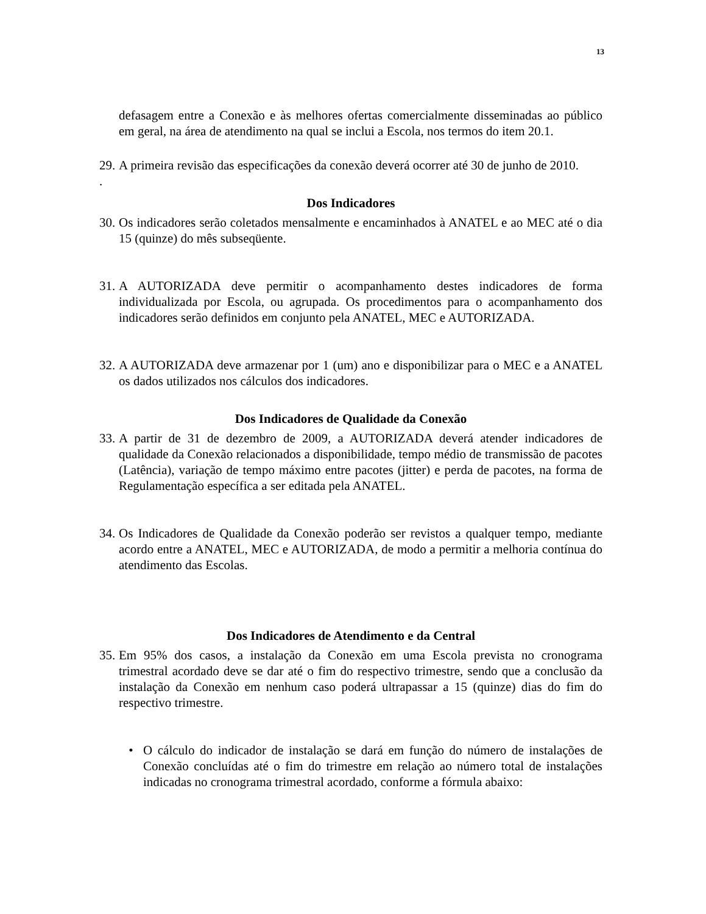13
defasagem entre a Conexão e às melhores ofertas comercialmente disseminadas ao público em geral, na área de atendimento na qual se inclui a Escola, nos termos do item 20.1.
29.
A primeira revisão das especificações da conexão deverá ocorrer até 30 de junho de 2010.
.
Dos Indicadores
30.
Os indicadores serão coletados mensalmente e encaminhados à ANATEL e ao MEC até o dia 15 (quinze) do mês subseqüente.
31.
A AUTORIZADA deve permitir o acompanhamento destes indicadores de forma individualizada por Escola, ou agrupada. Os procedimentos para o acompanhamento dos indicadores serão definidos em conjunto pela ANATEL, MEC e AUTORIZADA.
32.
A AUTORIZADA deve armazenar por 1 (um) ano e disponibilizar para o MEC e a ANATEL os dados utilizados nos cálculos dos indicadores.
Dos Indicadores de Qualidade da Conexão
33.
A partir de 31 de dezembro de 2009, a AUTORIZADA deverá atender indicadores de qualidade da Conexão relacionados a disponibilidade, tempo médio de transmissão de pacotes (Latência), variação de tempo máximo entre pacotes (jitter) e perda de pacotes, na forma de Regulamentação específica a ser editada pela ANATEL.
34.
Os Indicadores de Qualidade da Conexão poderão ser revistos a qualquer tempo, mediante acordo entre a ANATEL, MEC e AUTORIZADA, de modo a permitir a melhoria contínua do atendimento das Escolas.
Dos Indicadores de Atendimento e da Central
35.
Em 95% dos casos, a instalação da Conexão em uma Escola prevista no cronograma trimestral acordado deve se dar até o fim do respectivo trimestre, sendo que a conclusão da instalação da Conexão em nenhum caso poderá ultrapassar a 15 (quinze) dias do fim do respectivo trimestre.
• O cálculo do indicador de instalação se dará em função do número de instalações de Conexão concluídas até o fim do trimestre em relação ao número total de instalações indicadas no cronograma trimestral acordado, conforme a fórmula abaixo: